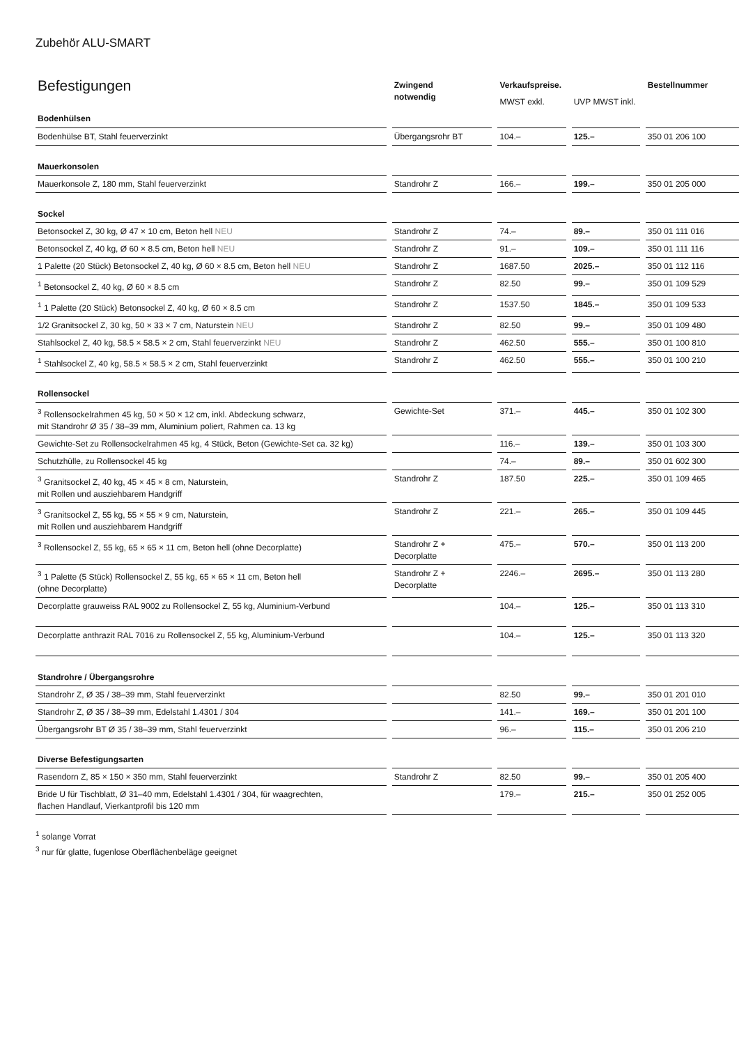Zubehör ALU-SMART
| Befestigungen | Zwingend notwendig | Verkaufspreise. | | Bestellnummer |
| --- | --- | --- | --- | --- |
| | | MWST exkl. | UVP MWST inkl. | |
| Bodenhülsen | | | | |
| Bodenhülse BT, Stahl feuerverzinkt | Übergangsrohr BT | 104.– | 125.– | 350 01 206 100 |
| Mauerkonsolen | | | | |
| Mauerkonsole Z, 180 mm, Stahl feuerverzinkt | Standrohr Z | 166.– | 199.– | 350 01 205 000 |
| Sockel | | | | |
| Betonsockel Z, 30 kg, Ø 47 × 10 cm, Beton hell NEU | Standrohr Z | 74.– | 89.– | 350 01 111 016 |
| Betonsockel Z, 40 kg, Ø 60 × 8.5 cm, Beton hell NEU | Standrohr Z | 91.– | 109.– | 350 01 111 116 |
| 1 Palette (20 Stück) Betonsockel Z, 40 kg, Ø 60 × 8.5 cm, Beton hell NEU | Standrohr Z | 1687.50 | 2025.– | 350 01 112 116 |
| <sup>1</sup> Betonsockel Z, 40 kg, Ø 60 × 8.5 cm | Standrohr Z | 82.50 | 99.– | 350 01 109 529 |
| <sup>1</sup> 1 Palette (20 Stück) Betonsockel Z, 40 kg, Ø 60 × 8.5 cm | Standrohr Z | 1537.50 | 1845.– | 350 01 109 533 |
| 1/2 Granitsockel Z, 30 kg, 50 × 33 × 7 cm, Naturstein NEU | Standrohr Z | 82.50 | 99.– | 350 01 109 480 |
| Stahlsockel Z, 40 kg, 58.5 × 58.5 × 2 cm, Stahl feuerverzinkt NEU | Standrohr Z | 462.50 | 555.– | 350 01 100 810 |
| <sup>1</sup> Stahlsockel Z, 40 kg, 58.5 × 58.5 × 2 cm, Stahl feuerverzinkt | Standrohr Z | 462.50 | 555.– | 350 01 100 210 |
| Rollensockel | | | | |
| <sup>3</sup> Rollensockelrahmen 45 kg, 50 × 50 × 12 cm, inkl. Abdeckung schwarz, mit Standrohr Ø 35 / 38–39 mm, Aluminium poliert, Rahmen ca. 13 kg | Gewichte-Set | 371.– | 445.– | 350 01 102 300 |
| Gewichte-Set zu Rollensockelrahmen 45 kg, 4 Stück, Beton (Gewichte-Set ca. 32 kg) | | 116.– | 139.– | 350 01 103 300 |
| Schutzhülle, zu Rollensockel 45 kg | | 74.– | 89.– | 350 01 602 300 |
| <sup>3</sup> Granitsockel Z, 40 kg, 45 × 45 × 8 cm, Naturstein, mit Rollen und ausziehbarem Handgriff | Standrohr Z | 187.50 | 225.– | 350 01 109 465 |
| <sup>3</sup> Granitsockel Z, 55 kg, 55 × 55 × 9 cm, Naturstein, mit Rollen und ausziehbarem Handgriff | Standrohr Z | 221.– | 265.– | 350 01 109 445 |
| <sup>3</sup> Rollensockel Z, 55 kg, 65 × 65 × 11 cm, Beton hell (ohne Decorplatte) | Standrohr Z + Decorplatte | 475.– | 570.– | 350 01 113 200 |
| <sup>3</sup> 1 Palette (5 Stück) Rollensockel Z, 55 kg, 65 × 65 × 11 cm, Beton hell (ohne Decorplatte) | Standrohr Z + Decorplatte | 2246.– | 2695.– | 350 01 113 280 |
| Decorplatte grauweiss RAL 9002 zu Rollensockel Z, 55 kg, Aluminium-Verbund | | 104.– | 125.– | 350 01 113 310 |
| Decorplatte anthrazit RAL 7016 zu Rollensockel Z, 55 kg, Aluminium-Verbund | | 104.– | 125.– | 350 01 113 320 |
| Standrohre / Übergangsrohre | | | | |
| Standrohr Z, Ø 35 / 38–39 mm, Stahl feuerverzinkt | | 82.50 | 99.– | 350 01 201 010 |
| Standrohr Z, Ø 35 / 38–39 mm, Edelstahl 1.4301 / 304 | | 141.– | 169.– | 350 01 201 100 |
| Übergangsrohr BT Ø 35 / 38–39 mm, Stahl feuerverzinkt | | 96.– | 115.– | 350 01 206 210 |
| Diverse Befestigungsarten | | | | |
| Rasendorn Z, 85 × 150 × 350 mm, Stahl feuerverzinkt | Standrohr Z | 82.50 | 99.– | 350 01 205 400 |
| Bride U für Tischblatt, Ø 31–40 mm, Edelstahl 1.4301 / 304, für waagrechten, flachen Handlauf, Vierkantprofil bis 120 mm | | 179.– | 215.– | 350 01 252 005 |
<sup>1</sup> solange Vorrat
<sup>3</sup> nur für glatte, fugenlose Oberflächenbeläge geeignet